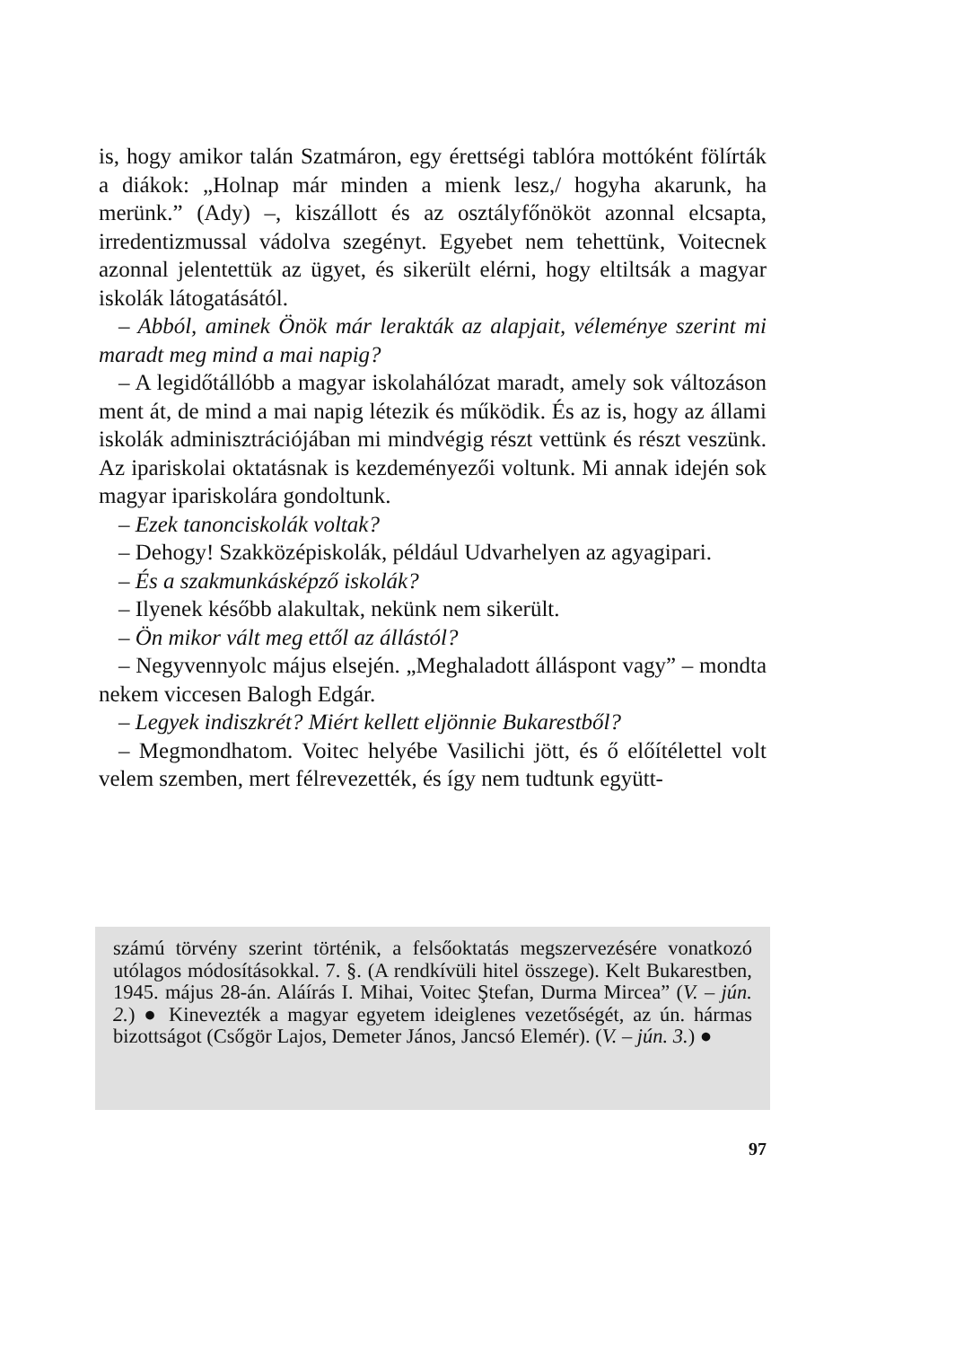is, hogy amikor talán Szatmáron, egy érettségi tablóra mottóként fölírták a diákok: „Holnap már minden a mienk lesz,/ hogyha akarunk, ha merünk.” (Ady) –, kiszállott és az osztályfőnököt azonnal elcsapta, irredentizmussal vádolva szegényt. Egyebet nem tehettünk, Voitecnek azonnal jelentettük az ügyet, és sikerült elérni, hogy eltiltsák a magyar iskolák látogatásától.
– Abból, aminek Önök már lerakták az alapjait, véleménye szerint mi maradt meg mind a mai napig?
– A legidőtállóbb a magyar iskolahálózat maradt, amely sok változáson ment át, de mind a mai napig létezik és működik. És az is, hogy az állami iskolák adminisztrációjában mi mindvégig részt vettünk és részt veszünk. Az ipariskolai oktatásnak is kezdeményezői voltunk. Mi annak idején sok magyar ipariskolára gondoltunk.
– Ezek tanonciskolák voltak?
– Dehogy! Szakközépiskolák, például Udvarhelyen az agyagipari.
– És a szakmunkásképző iskolák?
– Ilyenek később alakultak, nekünk nem sikerült.
– Ön mikor vált meg ettől az állástól?
– Negyvennyolc május elsején. „Meghaladott álláspont vagy” – mondta nekem viccesen Balogh Edgár.
– Legyek indiszkrét? Miért kellett eljönnie Bukarestből?
– Megmondhatom. Voitec helyébe Vasilichi jött, és ő előítélettel volt velem szemben, mert félrevezették, és így nem tudtunk együtt-
számú törvény szerint történik, a felsőoktatás megszervezésére vonatkozó utólagos módosításokkal. 7. §. (A rendkívüli hitel összege). Kelt Bukarestben, 1945. május 28-án. Aláírás I. Mihai, Voitec Ştefan, Durma Mircea” (V. – jún. 2.) ● Kinevezték a magyar egyetem ideiglenes vezetőségét, az ún. hármas bizottságot (Csőgör Lajos, Demeter János, Jancsó Elemér). (V. – jún. 3.) ●
97